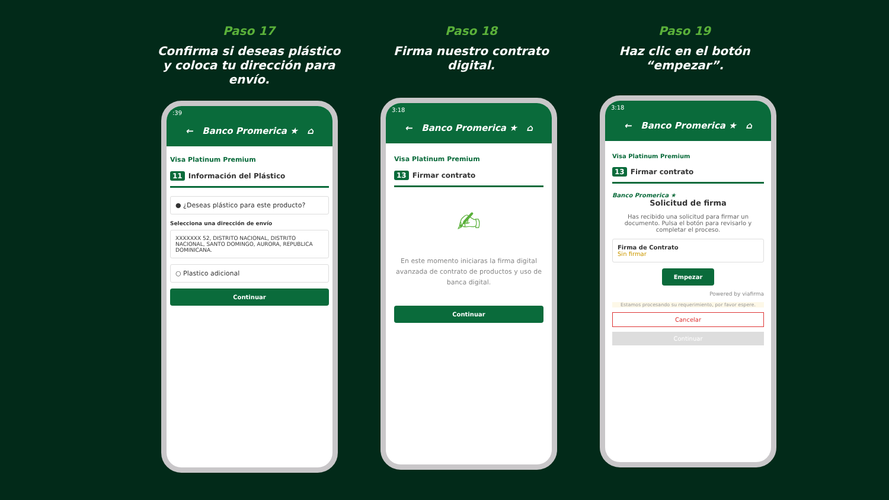Paso 17
Confirma si deseas plástico y coloca tu dirección para envío.
Paso 18
Firma nuestro contrato digital.
Paso 19
Haz clic en el botón “empezar”.
:39
← Banco Promerica ★ ⌂
Visa Platinum Premium
11 Información del Plástico
● ¿Deseas plástico para este producto?
Selecciona una dirección de envío
XXXXXXX 52, DISTRITO NACIONAL, DISTRITO NACIONAL, SANTO DOMINGO, AURORA, REPUBLICA DOMINICANA.
○ Plastico adicional
Continuar
3:18
← Banco Promerica ★ ⌂
Visa Platinum Premium
13 Firmar contrato
✍
En este momento iniciaras la firma digital avanzada de contrato de productos y uso de banca digital.
Continuar
3:18
← Banco Promerica ★ ⌂
Visa Platinum Premium
13 Firmar contrato
Banco Promerica ★
Solicitud de firma
Has recibido una solicitud para firmar un documento. Pulsa el botón para revisarlo y completar el proceso.
Firma de Contrato
Sin firmar
Empezar
Powered by viafirma
Estamos procesando su requerimiento, por favor espere.
Cancelar
Continuar